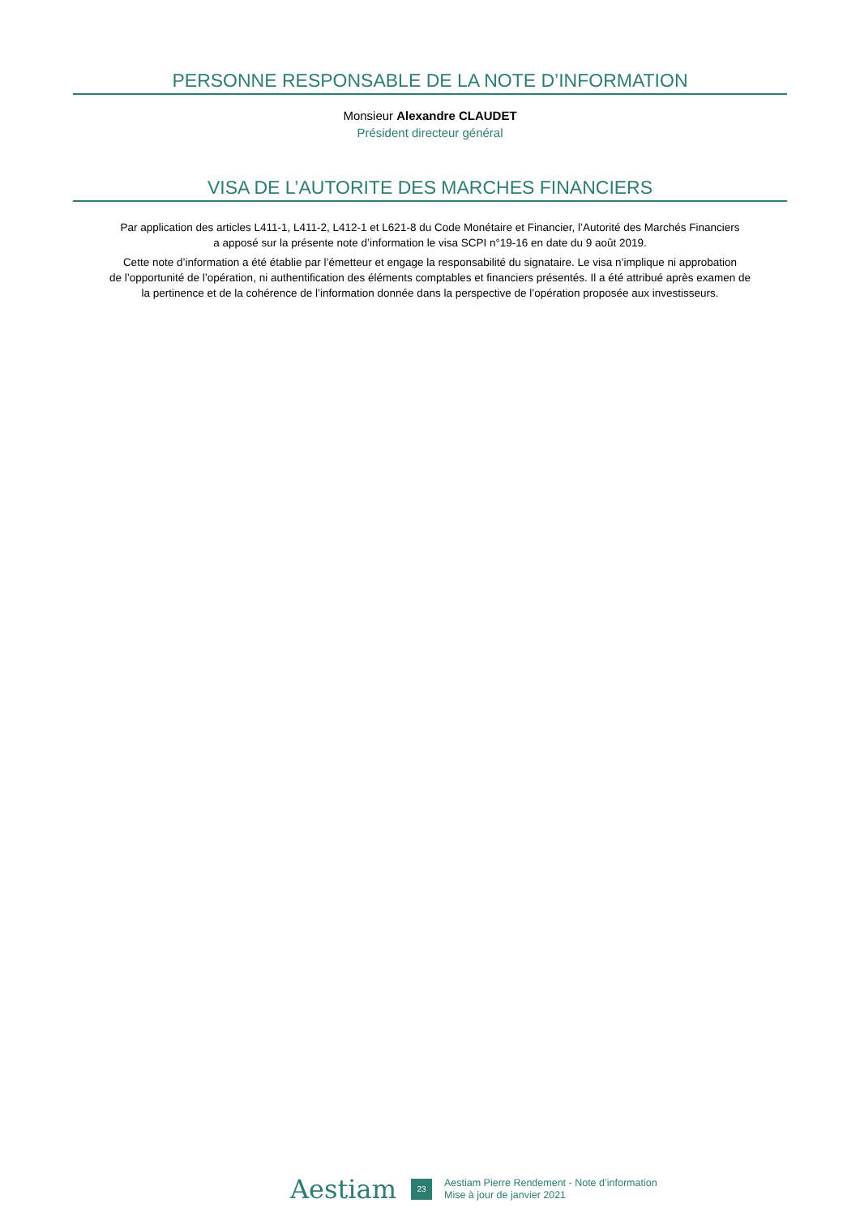PERSONNE RESPONSABLE DE LA NOTE D’INFORMATION
Monsieur Alexandre CLAUDET
Président directeur général
VISA DE L’AUTORITE DES MARCHES FINANCIERS
Par application des articles L411-1, L411-2, L412-1 et L621-8 du Code Monétaire et Financier, l’Autorité des Marchés Financiers
a apposé sur la présente note d’information le visa SCPI n°19-16 en date du 9 août 2019.
Cette note d’information a été établie par l’émetteur et engage la responsabilité du signataire. Le visa n’implique ni approbation
de l’opportunité de l’opération, ni authentification des éléments comptables et financiers présentés. Il a été attribué après examen de
la pertinence et de la cohérence de l’information donnée dans la perspective de l’opération proposée aux investisseurs.
Aestiam 23 Aestiam Pierre Rendement - Note d’information
Mise à jour de janvier 2021